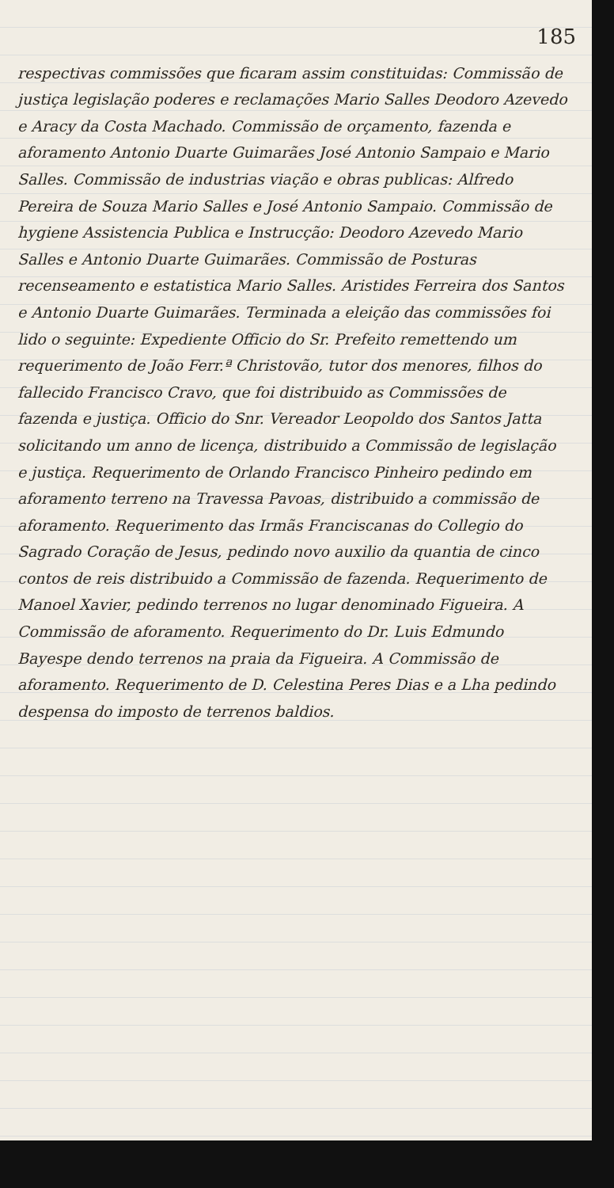185
respectivas commissões que ficaram assim constituidas: Commissão de justiça legislação poderes e reclamações Mario Salles Deodoro Azevedo e Aracy da Costa Machado. Commissão de orçamento, fazenda e aforamento Antonio Duarte Guimarães José Antonio Sampaio e Mario Salles. Commissão de industrias viação e obras publicas: Alfredo Pereira de Souza Mario Salles e José Antonio Sampaio. Commissão de hygiene Assistencia Publica e Instrucção: Deodoro Azevedo Mario Salles e Antonio Duarte Guimarães. Commissão de Posturas recenseamento e estatistica Mario Salles. Aristides Ferreira dos Santos e Antonio Duarte Guimarães. Terminada a eleição das commissões foi lido o seguinte: Expediente Officio do Sr. Prefeito remettendo um requerimento de João Ferr.ª Christovão, tutor dos menores, filhos do fallecido Francisco Cravo, que foi distribuido as Commissões de fazenda e justiça. Officio do Snr. Vereador Leopoldo dos Santos Jatta solicitando um anno de licença, distribuido a Commissão de legislação e justiça. Requerimento de Orlando Francisco Pinheiro pedindo em aforamento terreno na Travessa Pavoas, distribuido a commissão de aforamento. Requerimento das Irmãs Franciscanas do Collegio do Sagrado Coração de Jesus, pedindo novo auxilio da quantia de cinco contos de reis distribuido a Commissão de fazenda. Requerimento de Manoel Xavier, pedindo terrenos no lugar denominado Figueira. A Commissão de aforamento. Requerimento do Dr. Luis Edmundo Bayespe dendo terrenos na praia da Figueira. A Commissão de aforamento. Requerimento de D. Celestina Peres Dias e a Lha pedindo despensa do imposto de terrenos baldios.